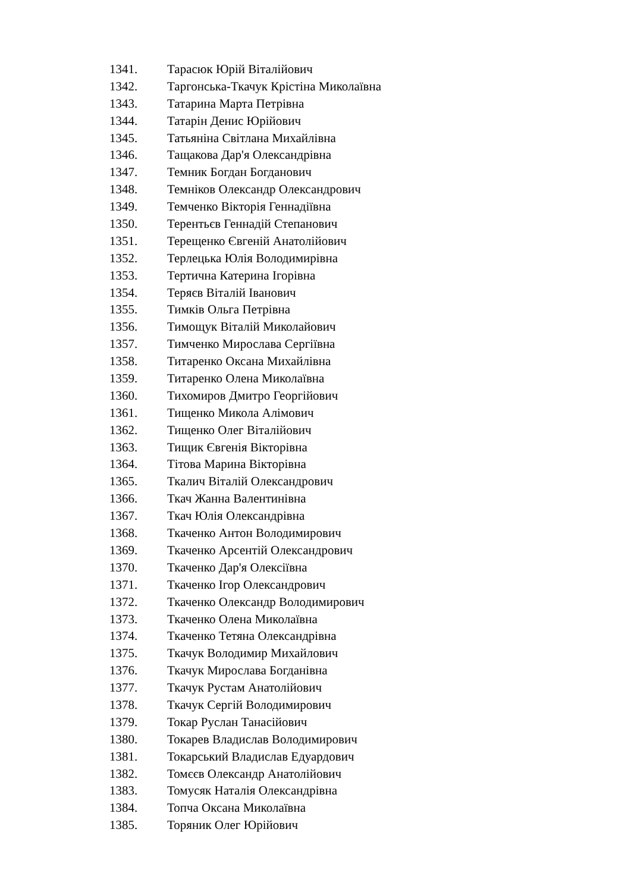1341. Тарасюк Юрій Віталійович
1342. Таргонська-Ткачук Крістіна Миколаївна
1343. Татарина Марта Петрівна
1344. Татарін Денис Юрійович
1345. Татьяніна Світлана Михайлівна
1346. Тащакова Дар'я Олександрівна
1347. Темник Богдан Богданович
1348. Темніков Олександр Олександрович
1349. Темченко Вікторія Геннадіївна
1350. Терентьєв Геннадій Степанович
1351. Терещенко Євгеній Анатолійович
1352. Терлецька Юлія Володимирівна
1353. Тертична Катерина Ігорівна
1354. Теряєв Віталій Іванович
1355. Тимків Ольга Петрівна
1356. Тимощук Віталій Миколайович
1357. Тимченко Мирослава Сергіївна
1358. Титаренко Оксана Михайлівна
1359. Титаренко Олена Миколаївна
1360. Тихомиров Дмитро Георгійович
1361. Тищенко Микола Алімович
1362. Тищенко Олег Віталійович
1363. Тищик Євгенія Вікторівна
1364. Тітова Марина Вікторівна
1365. Ткалич Віталій Олександрович
1366. Ткач Жанна Валентинівна
1367. Ткач Юлія Олександрівна
1368. Ткаченко Антон Володимирович
1369. Ткаченко Арсентій Олександрович
1370. Ткаченко Дар'я Олексіївна
1371. Ткаченко Ігор Олександрович
1372. Ткаченко Олександр Володимирович
1373. Ткаченко Олена Миколаївна
1374. Ткаченко Тетяна Олександрівна
1375. Ткачук Володимир Михайлович
1376. Ткачук Мирослава Богданівна
1377. Ткачук Рустам Анатолійович
1378. Ткачук Сергій Володимирович
1379. Токар Руслан Танасійович
1380. Токарев Владислав Володимирович
1381. Токарський Владислав Едуардович
1382. Томєєв Олександр Анатолійович
1383. Томусяк Наталія Олександрівна
1384. Топча Оксана Миколаївна
1385. Торяник Олег Юрійович